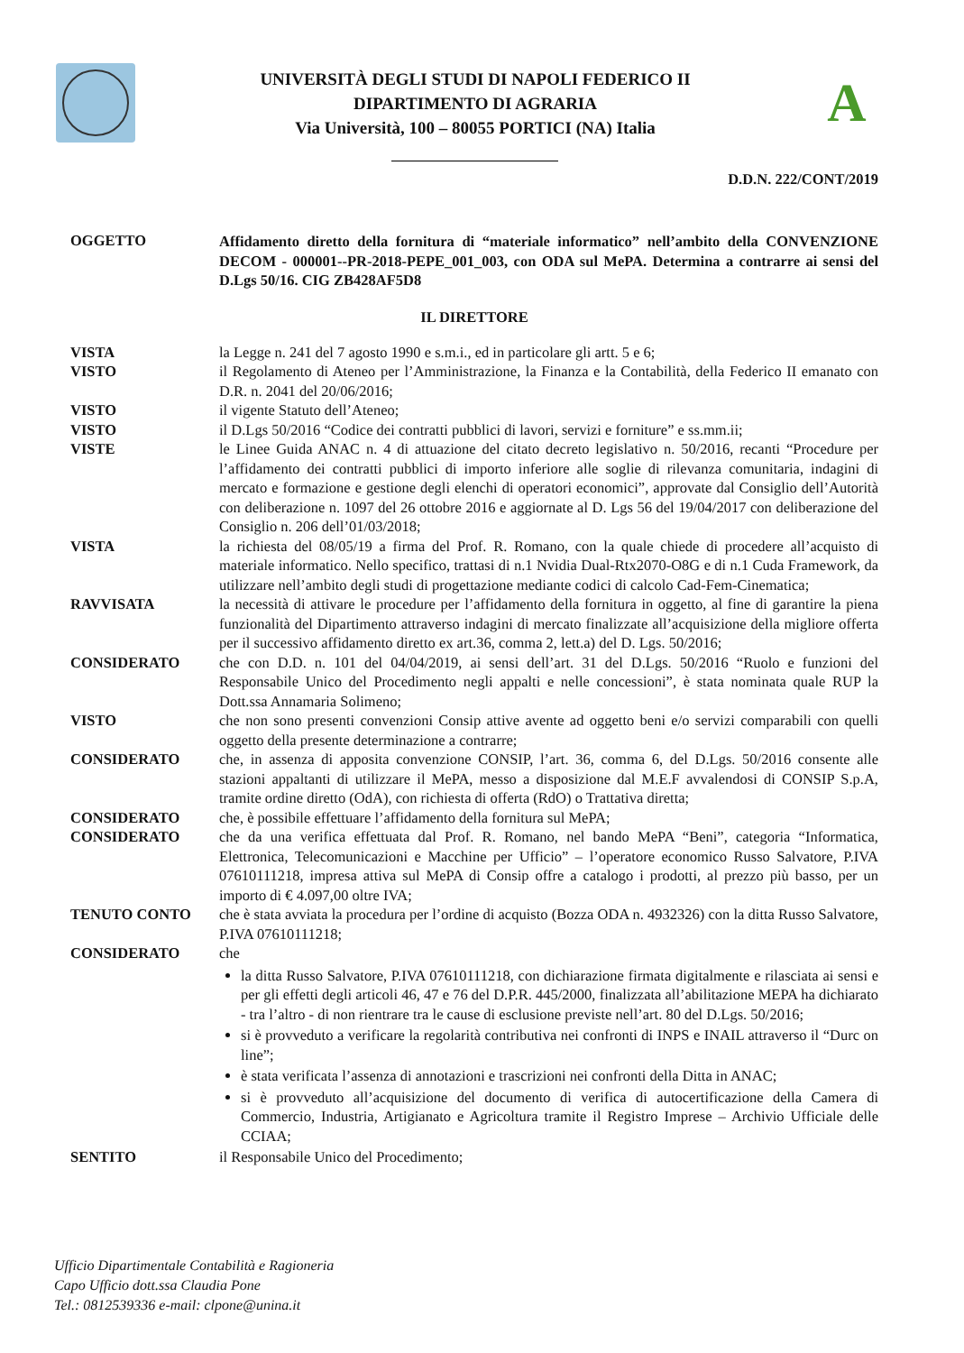UNIVERSITÀ DEGLI STUDI DI NAPOLI FEDERICO II
DIPARTIMENTO DI AGRARIA
Via Università, 100 – 80055 PORTICI (NA) Italia
A
D.D.N. 222/CONT/2019
OGGETTO
Affidamento diretto della fornitura di “materiale informatico” nell’ambito della CONVENZIONE DECOM - 000001--PR-2018-PEPE_001_003, con ODA sul MePA. Determina a contrarre ai sensi del D.Lgs 50/16. CIG ZB428AF5D8
IL DIRETTORE
VISTA
la Legge n. 241 del 7 agosto 1990 e s.m.i., ed in particolare gli artt. 5 e 6;
VISTO
il Regolamento di Ateneo per l’Amministrazione, la Finanza e la Contabilità, della Federico II emanato con D.R. n. 2041 del 20/06/2016;
VISTO
il vigente Statuto dell’Ateneo;
VISTO
il D.Lgs 50/2016 “Codice dei contratti pubblici di lavori, servizi e forniture” e ss.mm.ii;
VISTE
le Linee Guida ANAC n. 4 di attuazione del citato decreto legislativo n. 50/2016, recanti “Procedure per l’affidamento dei contratti pubblici di importo inferiore alle soglie di rilevanza comunitaria, indagini di mercato e formazione e gestione degli elenchi di operatori economici”, approvate dal Consiglio dell’Autorità con deliberazione n. 1097 del 26 ottobre 2016 e aggiornate al D. Lgs 56 del 19/04/2017 con deliberazione del Consiglio n. 206 dell’01/03/2018;
VISTA
la richiesta del 08/05/19 a firma del Prof. R. Romano, con la quale chiede di procedere all’acquisto di materiale informatico. Nello specifico, trattasi di n.1 Nvidia Dual-Rtx2070-O8G e di n.1 Cuda Framework, da utilizzare nell’ambito degli studi di progettazione mediante codici di calcolo Cad-Fem-Cinematica;
RAVVISATA
la necessità di attivare le procedure per l’affidamento della fornitura in oggetto, al fine di garantire la piena funzionalità del Dipartimento attraverso indagini di mercato finalizzate all’acquisizione della migliore offerta per il successivo affidamento diretto ex art.36, comma 2, lett.a) del D. Lgs. 50/2016;
CONSIDERATO
che con D.D. n. 101 del 04/04/2019, ai sensi dell’art. 31 del D.Lgs. 50/2016 “Ruolo e funzioni del Responsabile Unico del Procedimento negli appalti e nelle concessioni”, è stata nominata quale RUP la Dott.ssa Annamaria Solimeno;
VISTO
che non sono presenti convenzioni Consip attive avente ad oggetto beni e/o servizi comparabili con quelli oggetto della presente determinazione a contrarre;
CONSIDERATO
che, in assenza di apposita convenzione CONSIP, l’art. 36, comma 6, del D.Lgs. 50/2016 consente alle stazioni appaltanti di utilizzare il MePA, messo a disposizione dal M.E.F avvalendosi di CONSIP S.p.A, tramite ordine diretto (OdA), con richiesta di offerta (RdO) o Trattativa diretta;
CONSIDERATO
che, è possibile effettuare l’affidamento della fornitura sul MePA;
CONSIDERATO
che da una verifica effettuata dal Prof. R. Romano, nel bando MePA “Beni”, categoria “Informatica, Elettronica, Telecomunicazioni e Macchine per Ufficio” – l’operatore economico Russo Salvatore, P.IVA 07610111218, impresa attiva sul MePA di Consip offre a catalogo i prodotti, al prezzo più basso, per un importo di € 4.097,00 oltre IVA;
TENUTO CONTO
che è stata avviata la procedura per l’ordine di acquisto (Bozza ODA n. 4932326) con la ditta Russo Salvatore, P.IVA 07610111218;
CONSIDERATO
che
la ditta Russo Salvatore, P.IVA 07610111218, con dichiarazione firmata digitalmente e rilasciata ai sensi e per gli effetti degli articoli 46, 47 e 76 del D.P.R. 445/2000, finalizzata all’abilitazione MEPA ha dichiarato - tra l’altro - di non rientrare tra le cause di esclusione previste nell’art. 80 del D.Lgs. 50/2016;
si è provveduto a verificare la regolarità contributiva nei confronti di INPS e INAIL attraverso il “Durc on line”;
è stata verificata l’assenza di annotazioni e trascrizioni nei confronti della Ditta in ANAC;
si è provveduto all’acquisizione del documento di verifica di autocertificazione della Camera di Commercio, Industria, Artigianato e Agricoltura tramite il Registro Imprese – Archivio Ufficiale delle CCIAA;
SENTITO
il Responsabile Unico del Procedimento;
Ufficio Dipartimentale Contabilità e Ragioneria
Capo Ufficio dott.ssa Claudia Pone
Tel.: 0812539336 e-mail: clpone@unina.it